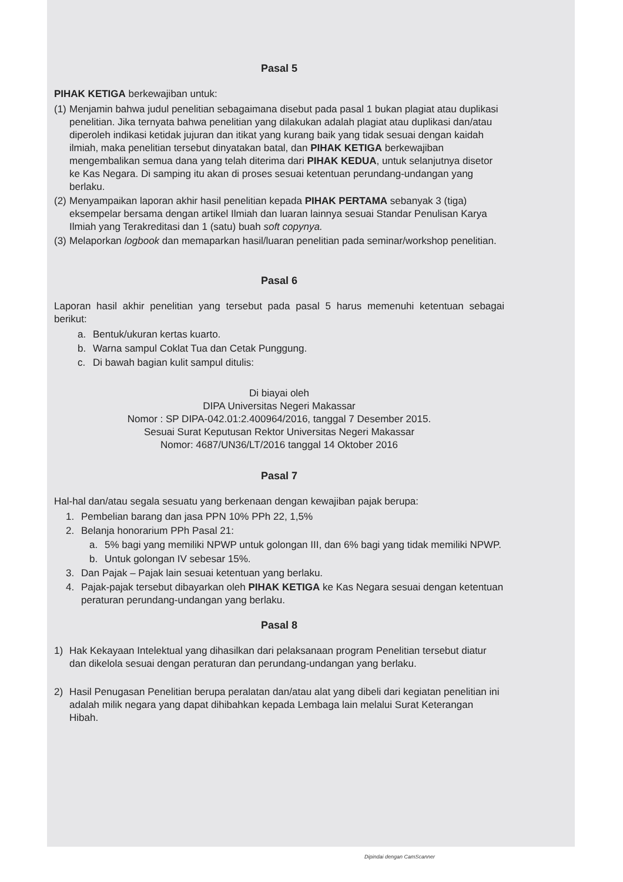Pasal 5
PIHAK KETIGA berkewajiban untuk:
(1) Menjamin bahwa judul penelitian sebagaimana disebut pada pasal 1 bukan plagiat atau duplikasi penelitian. Jika ternyata bahwa penelitian yang dilakukan adalah plagiat atau duplikasi dan/atau diperoleh indikasi ketidak jujuran dan itikat yang kurang baik yang tidak sesuai dengan kaidah ilmiah, maka penelitian tersebut dinyatakan batal, dan PIHAK KETIGA berkewajiban mengembalikan semua dana yang telah diterima dari PIHAK KEDUA, untuk selanjutnya disetor ke Kas Negara. Di samping itu akan di proses sesuai ketentuan perundang-undangan yang berlaku.
(2) Menyampaikan laporan akhir hasil penelitian kepada PIHAK PERTAMA sebanyak 3 (tiga) eksempelar bersama dengan artikel Ilmiah dan luaran lainnya sesuai Standar Penulisan Karya Ilmiah yang Terakreditasi dan 1 (satu) buah soft copynya.
(3) Melaporkan logbook dan memaparkan hasil/luaran penelitian pada seminar/workshop penelitian.
Pasal 6
Laporan hasil akhir penelitian yang tersebut pada pasal 5 harus memenuhi ketentuan sebagai berikut:
a. Bentuk/ukuran kertas kuarto.
b. Warna sampul Coklat Tua dan Cetak Punggung.
c. Di bawah bagian kulit sampul ditulis:
Di biayai oleh
DIPA Universitas Negeri Makassar
Nomor : SP DIPA-042.01:2.400964/2016, tanggal 7 Desember 2015.
Sesuai Surat Keputusan Rektor Universitas Negeri Makassar
Nomor: 4687/UN36/LT/2016 tanggal 14 Oktober 2016
Pasal 7
Hal-hal dan/atau segala sesuatu yang berkenaan dengan kewajiban pajak berupa:
1. Pembelian barang dan jasa PPN 10% PPh 22, 1,5%
2. Belanja honorarium PPh Pasal 21:
a. 5% bagi yang memiliki NPWP untuk golongan III, dan 6% bagi yang tidak memiliki NPWP.
b. Untuk golongan IV sebesar 15%.
3. Dan Pajak – Pajak lain sesuai ketentuan yang berlaku.
4. Pajak-pajak tersebut dibayarkan oleh PIHAK KETIGA ke Kas Negara sesuai dengan ketentuan peraturan perundang-undangan yang berlaku.
Pasal 8
1) Hak Kekayaan Intelektual yang dihasilkan dari pelaksanaan program Penelitian tersebut diatur dan dikelola sesuai dengan peraturan dan perundang-undangan yang berlaku.
2) Hasil Penugasan Penelitian berupa peralatan dan/atau alat yang dibeli dari kegiatan penelitian ini adalah milik negara yang dapat dihibahkan kepada Lembaga lain melalui Surat Keterangan Hibah.
Dipindai dengan CamScanner